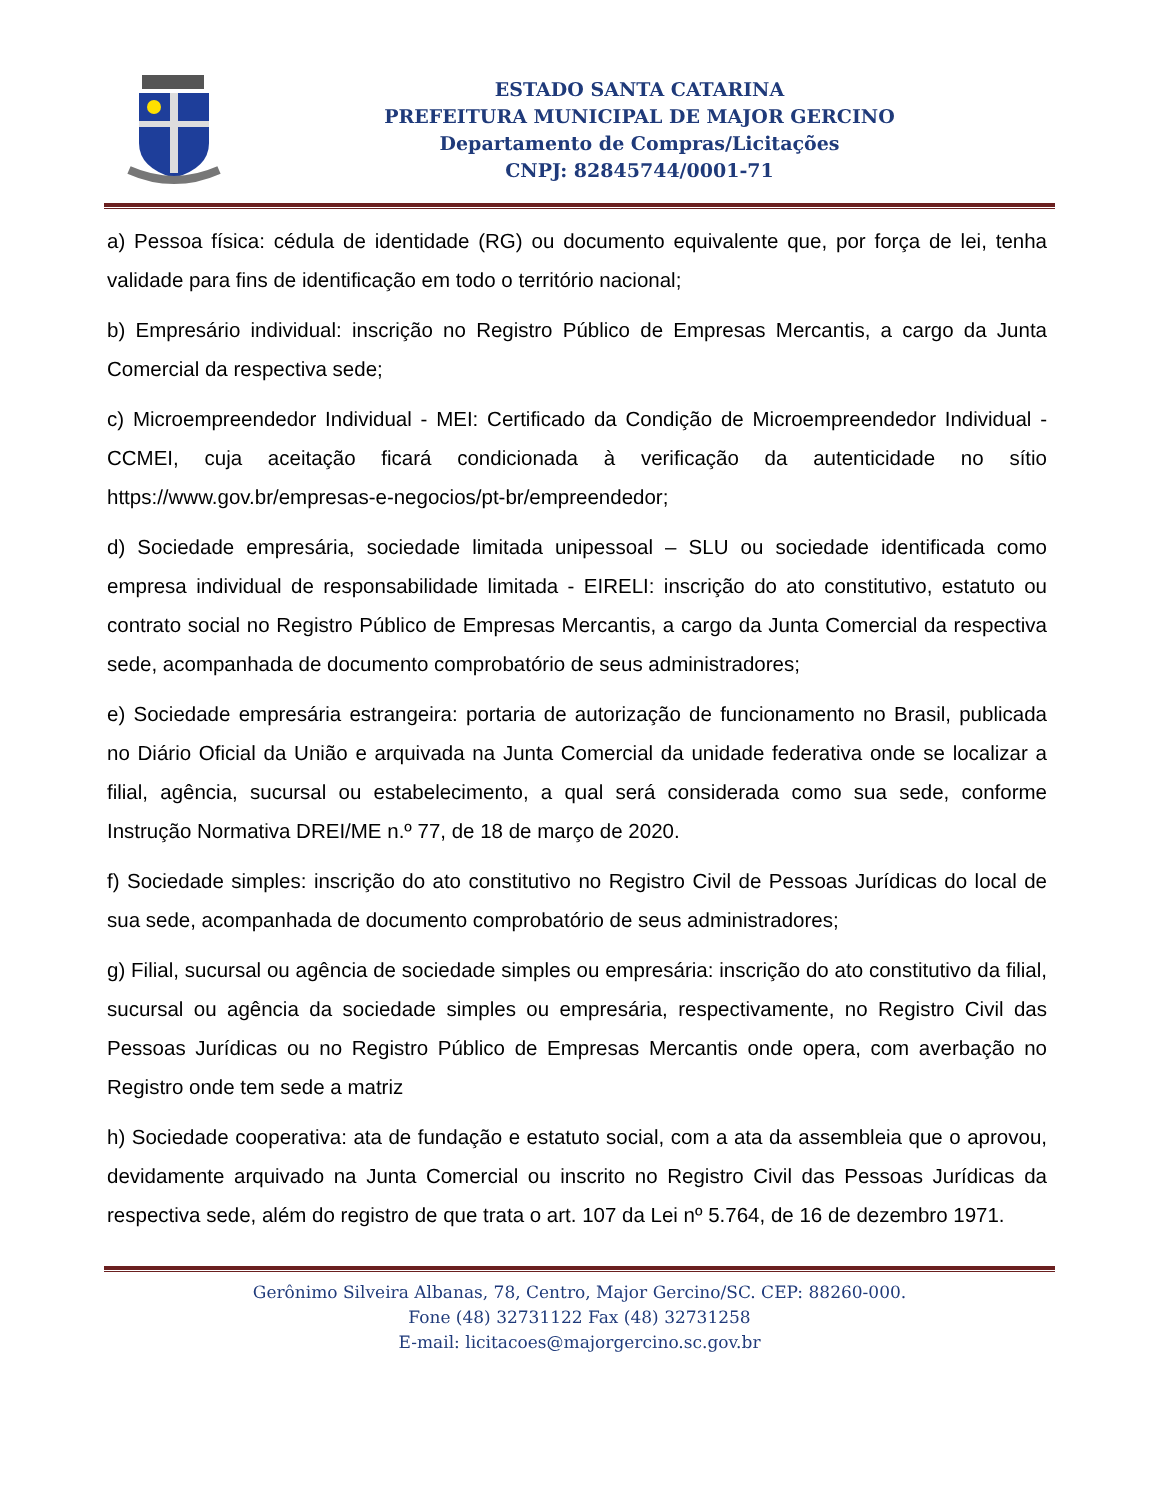ESTADO SANTA CATARINA
PREFEITURA MUNICIPAL DE MAJOR GERCINO
Departamento de Compras/Licitações
CNPJ: 82845744/0001-71
a) Pessoa física: cédula de identidade (RG) ou documento equivalente que, por força de lei, tenha validade para fins de identificação em todo o território nacional;
b) Empresário individual: inscrição no Registro Público de Empresas Mercantis, a cargo da Junta Comercial da respectiva sede;
c) Microempreendedor Individual - MEI: Certificado da Condição de Microempreendedor Individual - CCMEI, cuja aceitação ficará condicionada à verificação da autenticidade no sítio https://www.gov.br/empresas-e-negocios/pt-br/empreendedor;
d) Sociedade empresária, sociedade limitada unipessoal – SLU ou sociedade identificada como empresa individual de responsabilidade limitada - EIRELI: inscrição do ato constitutivo, estatuto ou contrato social no Registro Público de Empresas Mercantis, a cargo da Junta Comercial da respectiva sede, acompanhada de documento comprobatório de seus administradores;
e) Sociedade empresária estrangeira: portaria de autorização de funcionamento no Brasil, publicada no Diário Oficial da União e arquivada na Junta Comercial da unidade federativa onde se localizar a filial, agência, sucursal ou estabelecimento, a qual será considerada como sua sede, conforme Instrução Normativa DREI/ME n.º 77, de 18 de março de 2020.
f) Sociedade simples: inscrição do ato constitutivo no Registro Civil de Pessoas Jurídicas do local de sua sede, acompanhada de documento comprobatório de seus administradores;
g) Filial, sucursal ou agência de sociedade simples ou empresária: inscrição do ato constitutivo da filial, sucursal ou agência da sociedade simples ou empresária, respectivamente, no Registro Civil das Pessoas Jurídicas ou no Registro Público de Empresas Mercantis onde opera, com averbação no Registro onde tem sede a matriz
h) Sociedade cooperativa: ata de fundação e estatuto social, com a ata da assembleia que o aprovou, devidamente arquivado na Junta Comercial ou inscrito no Registro Civil das Pessoas Jurídicas da respectiva sede, além do registro de que trata o art. 107 da Lei nº 5.764, de 16 de dezembro 1971.
Gerônimo Silveira Albanas, 78, Centro, Major Gercino/SC. CEP: 88260-000.
Fone (48) 32731122 Fax (48) 32731258
E-mail: licitacoes@majorgercino.sc.gov.br